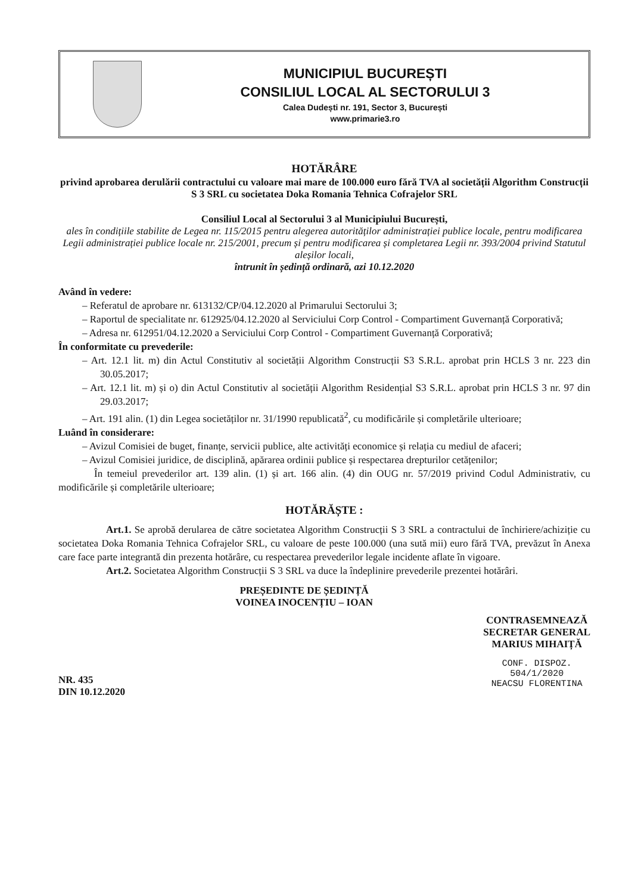MUNICIPIUL BUCUREȘTI
CONSILIUL LOCAL AL SECTORULUI 3
Calea Dudești nr. 191, Sector 3, București
www.primarie3.ro
HOTĂRÂRE
privind aprobarea derulării contractului cu valoare mai mare de 100.000 euro fără TVA al societății Algorithm Construcții S 3 SRL cu societatea Doka Romania Tehnica Cofrajelor SRL
Consiliul Local al Sectorului 3 al Municipiului București,
ales în condițiile stabilite de Legea nr. 115/2015 pentru alegerea autorităților administrației publice locale, pentru modificarea Legii administrației publice locale nr. 215/2001, precum și pentru modificarea și completarea Legii nr. 393/2004 privind Statutul aleșilor locali,
întrunit în ședință ordinară, azi 10.12.2020
Având în vedere:
– Referatul de aprobare nr. 613132/CP/04.12.2020 al Primarului Sectorului 3;
– Raportul de specialitate nr. 612925/04.12.2020 al Serviciului Corp Control - Compartiment Guvernanță Corporativă;
– Adresa nr. 612951/04.12.2020 a Serviciului Corp Control - Compartiment Guvernanță Corporativă;
În conformitate cu prevederile:
– Art. 12.1 lit. m) din Actul Constitutiv al societății Algorithm Construcții S3 S.R.L. aprobat prin HCLS 3 nr. 223 din 30.05.2017;
– Art. 12.1 lit. m) și o) din Actul Constitutiv al societății Algorithm Residențial S3 S.R.L. aprobat prin HCLS 3 nr. 97 din 29.03.2017;
– Art. 191 alin. (1) din Legea societăților nr. 31/1990 republicată<sup>2</sup>, cu modificările și completările ulterioare;
Luând în considerare:
– Avizul Comisiei de buget, finanțe, servicii publice, alte activități economice și relația cu mediul de afaceri;
– Avizul Comisiei juridice, de disciplină, apărarea ordinii publice și respectarea drepturilor cetățenilor;
În temeiul prevederilor art. 139 alin. (1) și art. 166 alin. (4) din OUG nr. 57/2019 privind Codul Administrativ, cu modificările și completările ulterioare;
HOTĂRĂȘTE :
Art.1. Se aprobă derularea de către societatea Algorithm Construcții S 3 SRL a contractului de închiriere/achiziție cu societatea Doka Romania Tehnica Cofrajelor SRL, cu valoare de peste 100.000 (una sută mii) euro fără TVA, prevăzut în Anexa care face parte integrantă din prezenta hotărâre, cu respectarea prevederilor legale incidente aflate în vigoare.
Art.2. Societatea Algorithm Construcții S 3 SRL va duce la îndeplinire prevederile prezentei hotărâri.
NR. 435
DIN 10.12.2020
PREȘEDINTE DE ȘEDINȚĂ
VOINEA INOCENȚIU – IOAN
CONTRASEMNEAZĂ
SECRETAR GENERAL
MARIUS MIHAIȚĂ
CONF. DISPOZ.
504/1/2020
NEACSU FLORENTINA